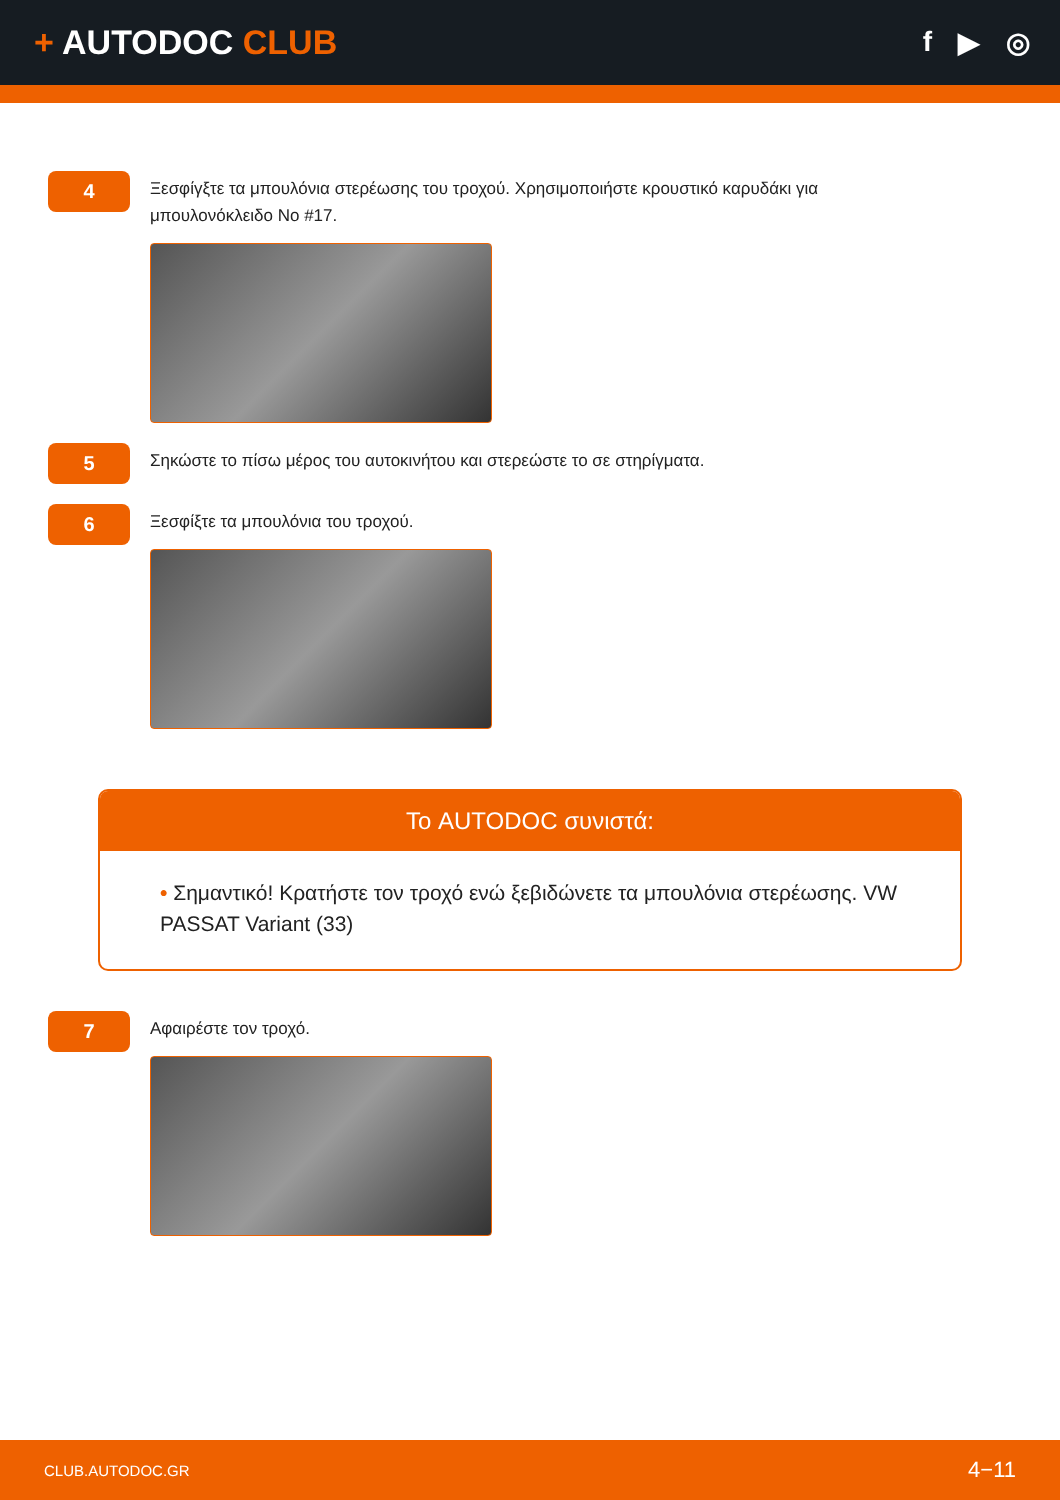+ AUTODOC CLUB
f ▶ ◎
4
Ξεσφίγξτε τα μπουλόνια στερέωσης του τροχού. Χρησιμοποιήστε κρουστικό καρυδάκι για μπουλονόκλειδο No #17.
5
Σηκώστε το πίσω μέρος του αυτοκινήτου και στερεώστε το σε στηρίγματα.
6
Ξεσφίξτε τα μπουλόνια του τροχού.
Το AUTODOC συνιστά:
• Σημαντικό! Κρατήστε τον τροχό ενώ ξεβιδώνετε τα μπουλόνια στερέωσης. VW PASSAT Variant (33)
7
Αφαιρέστε τον τροχό.
CLUB.AUTODOC.GR 4−11